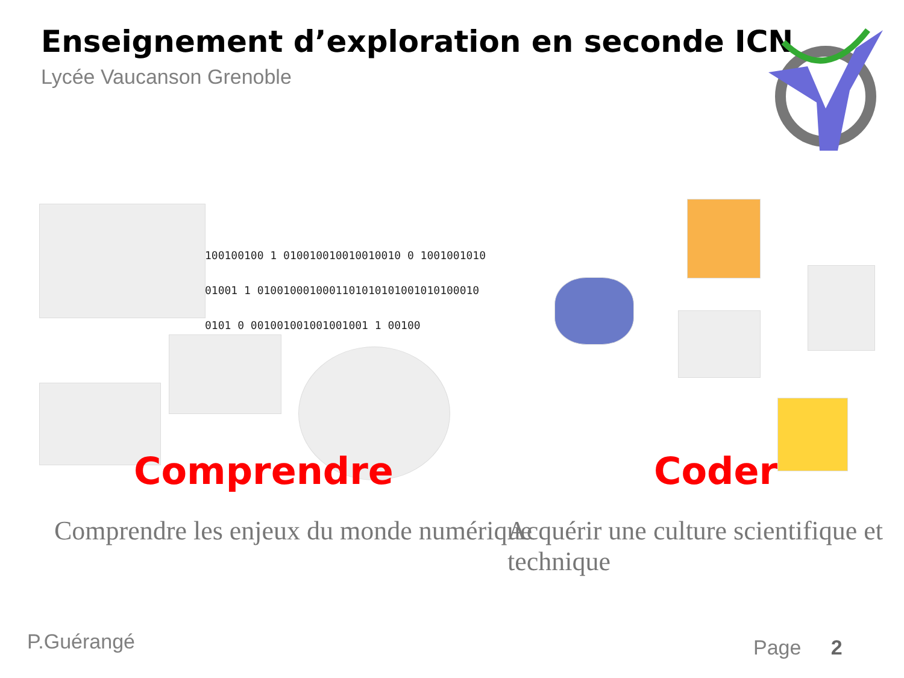Enseignement d’exploration en seconde ICN
Lycée Vaucanson Grenoble
100100100 1 010010010010010010 0 1001001010
01001 1 0100100010001101010101001010100010
0101 0 001001001001001001 1 00100
Comprendre Coder
Comprendre les enjeux du monde numérique
Acquérir une culture scientifique et technique
P.Guérangé Page 2